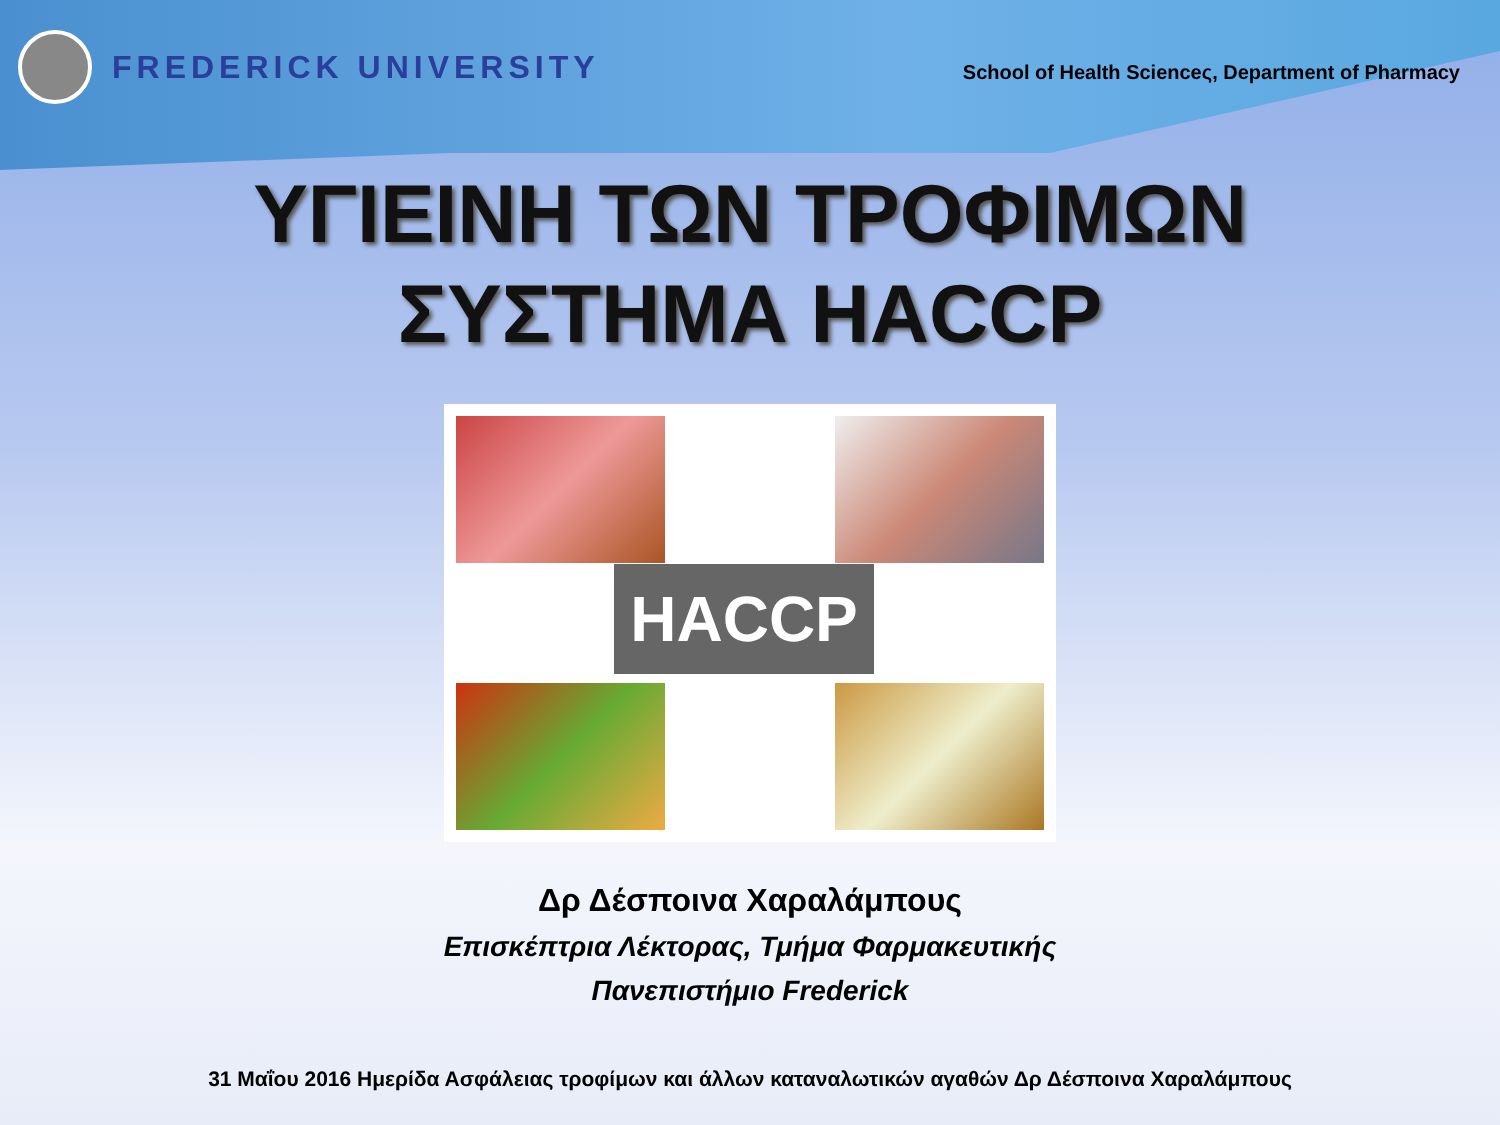FREDERICK UNIVERSITY
School of Health Scienceς, Department of Pharmacy
ΥΓΙΕΙΝΗ ΤΩΝ ΤΡΟΦΙΜΩΝ
ΣΥΣΤΗΜΑ HACCP
HACCP
Δρ Δέσποινα Χαραλάμπους
Επισκέπτρια Λέκτορας, Τμήμα Φαρμακευτικής
Πανεπιστήμιο Frederick
31 Μαΐου 2016 Ημερίδα Ασφάλειας τροφίμων και άλλων καταναλωτικών αγαθών Δρ Δέσποινα Χαραλάμπους